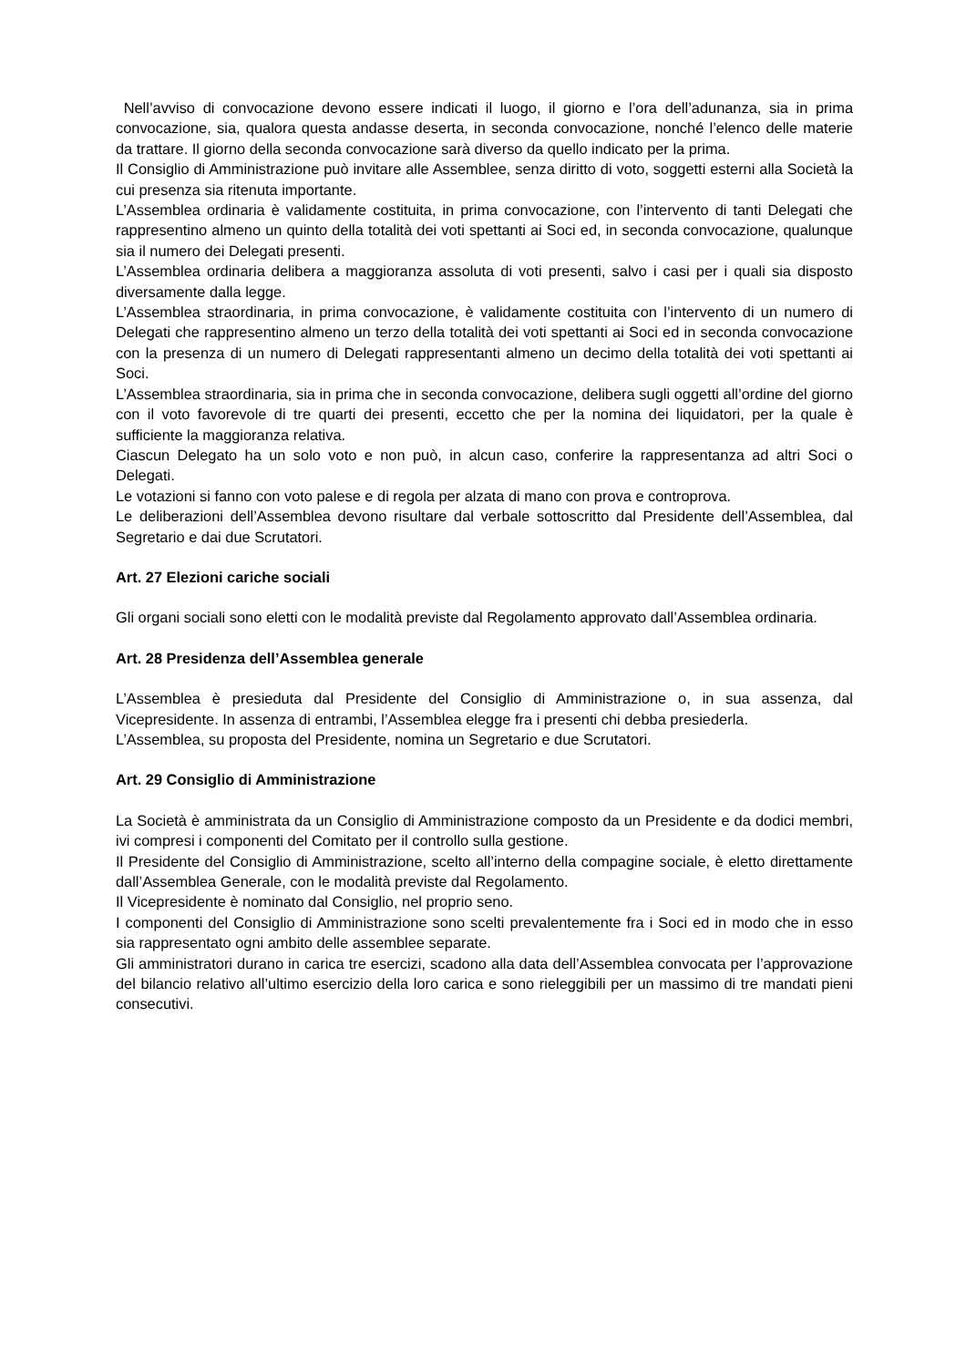Nell’avviso di convocazione devono essere indicati il luogo, il giorno e l’ora dell’adunanza, sia in prima convocazione, sia, qualora questa andasse deserta, in seconda convocazione, nonché l’elenco delle materie da trattare. Il giorno della seconda convocazione sarà diverso da quello indicato per la prima.
Il Consiglio di Amministrazione può invitare alle Assemblee, senza diritto di voto, soggetti esterni alla Società la cui presenza sia ritenuta importante.
L’Assemblea ordinaria è validamente costituita, in prima convocazione, con l’intervento di tanti Delegati che rappresentino almeno un quinto della totalità dei voti spettanti ai Soci ed, in seconda convocazione, qualunque sia il numero dei Delegati presenti.
L’Assemblea ordinaria delibera a maggioranza assoluta di voti presenti, salvo i casi per i quali sia disposto diversamente dalla legge.
L’Assemblea straordinaria, in prima convocazione, è validamente costituita con l’intervento di un numero di Delegati che rappresentino almeno un terzo della totalità dei voti spettanti ai Soci ed in seconda convocazione con la presenza di un numero di Delegati rappresentanti almeno un decimo della totalità dei voti spettanti ai Soci.
L’Assemblea straordinaria, sia in prima che in seconda convocazione, delibera sugli oggetti all’ordine del giorno con il voto favorevole di tre quarti dei presenti, eccetto che per la nomina dei liquidatori, per la quale è sufficiente la maggioranza relativa.
Ciascun Delegato ha un solo voto e non può, in alcun caso, conferire la rappresentanza ad altri Soci o Delegati.
Le votazioni si fanno con voto palese e di regola per alzata di mano con prova e controprova.
Le deliberazioni dell’Assemblea devono risultare dal verbale sottoscritto dal Presidente dell’Assemblea, dal Segretario e dai due Scrutatori.
Art. 27 Elezioni cariche sociali
Gli organi sociali sono eletti con le modalità previste dal Regolamento approvato dall’Assemblea ordinaria.
Art. 28 Presidenza dell’Assemblea generale
L’Assemblea è presieduta dal Presidente del Consiglio di Amministrazione o, in sua assenza, dal Vicepresidente. In assenza di entrambi, l’Assemblea elegge fra i presenti chi debba presiederla.
L’Assemblea, su proposta del Presidente, nomina un Segretario e due Scrutatori.
Art. 29 Consiglio di Amministrazione
La Società è amministrata da un Consiglio di Amministrazione composto da un Presidente e da dodici membri, ivi compresi i componenti del Comitato per il controllo sulla gestione.
Il Presidente del Consiglio di Amministrazione, scelto all’interno della compagine sociale, è eletto direttamente dall’Assemblea Generale, con le modalità previste dal Regolamento.
Il Vicepresidente è nominato dal Consiglio, nel proprio seno.
I componenti del Consiglio di Amministrazione sono scelti prevalentemente fra i Soci ed in modo che in esso sia rappresentato ogni ambito delle assemblee separate.
Gli amministratori durano in carica tre esercizi, scadono alla data dell’Assemblea convocata per l’approvazione del bilancio relativo all’ultimo esercizio della loro carica e sono rieleggibili per un massimo di tre mandati pieni consecutivi.